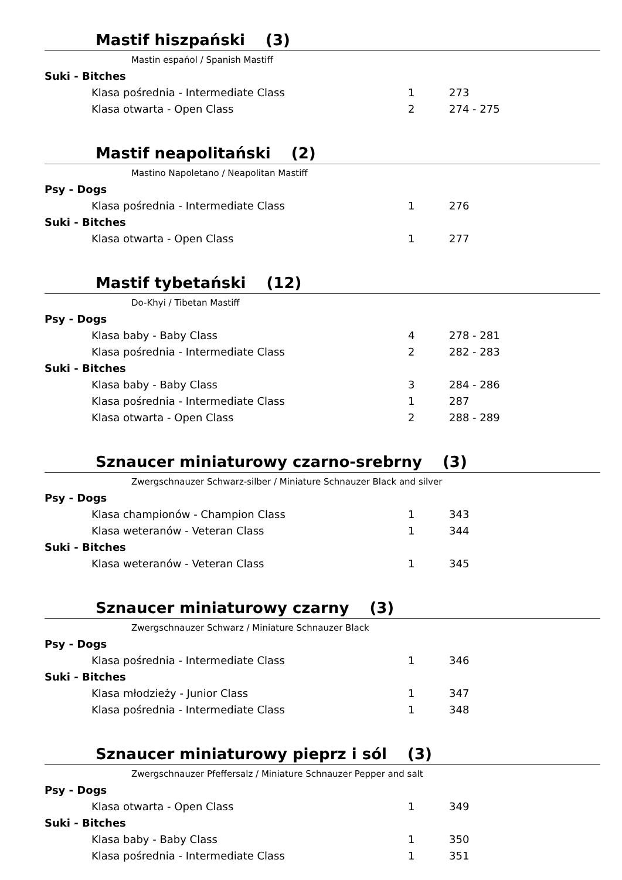Mastif hiszpański (3)
Mastin espańol / Spanish Mastiff
| Suki - Bitches | | |
| Klasa pośrednia - Intermediate Class | 1 | 273 |
| Klasa otwarta - Open Class | 2 | 274 - 275 |
Mastif neapolitański (2)
Mastino Napoletano / Neapolitan Mastiff
| Psy - Dogs | | |
| Klasa pośrednia - Intermediate Class | 1 | 276 |
| Suki - Bitches | | |
| Klasa otwarta - Open Class | 1 | 277 |
Mastif tybetański (12)
Do-Khyi / Tibetan Mastiff
| Psy - Dogs | | |
| Klasa baby - Baby Class | 4 | 278 - 281 |
| Klasa pośrednia - Intermediate Class | 2 | 282 - 283 |
| Suki - Bitches | | |
| Klasa baby - Baby Class | 3 | 284 - 286 |
| Klasa pośrednia - Intermediate Class | 1 | 287 |
| Klasa otwarta - Open Class | 2 | 288 - 289 |
Sznaucer miniaturowy czarno-srebrny (3)
Zwergschnauzer Schwarz-silber / Miniature Schnauzer Black and silver
| Psy - Dogs | | |
| Klasa championów - Champion Class | 1 | 343 |
| Klasa weteranów - Veteran Class | 1 | 344 |
| Suki - Bitches | | |
| Klasa weteranów - Veteran Class | 1 | 345 |
Sznaucer miniaturowy czarny (3)
Zwergschnauzer Schwarz / Miniature Schnauzer Black
| Psy - Dogs | | |
| Klasa pośrednia - Intermediate Class | 1 | 346 |
| Suki - Bitches | | |
| Klasa młodzieży - Junior Class | 1 | 347 |
| Klasa pośrednia - Intermediate Class | 1 | 348 |
Sznaucer miniaturowy pieprz i sól (3)
Zwergschnauzer Pfeffersalz / Miniature Schnauzer Pepper and salt
| Psy - Dogs | | |
| Klasa otwarta - Open Class | 1 | 349 |
| Suki - Bitches | | |
| Klasa baby - Baby Class | 1 | 350 |
| Klasa pośrednia - Intermediate Class | 1 | 351 |